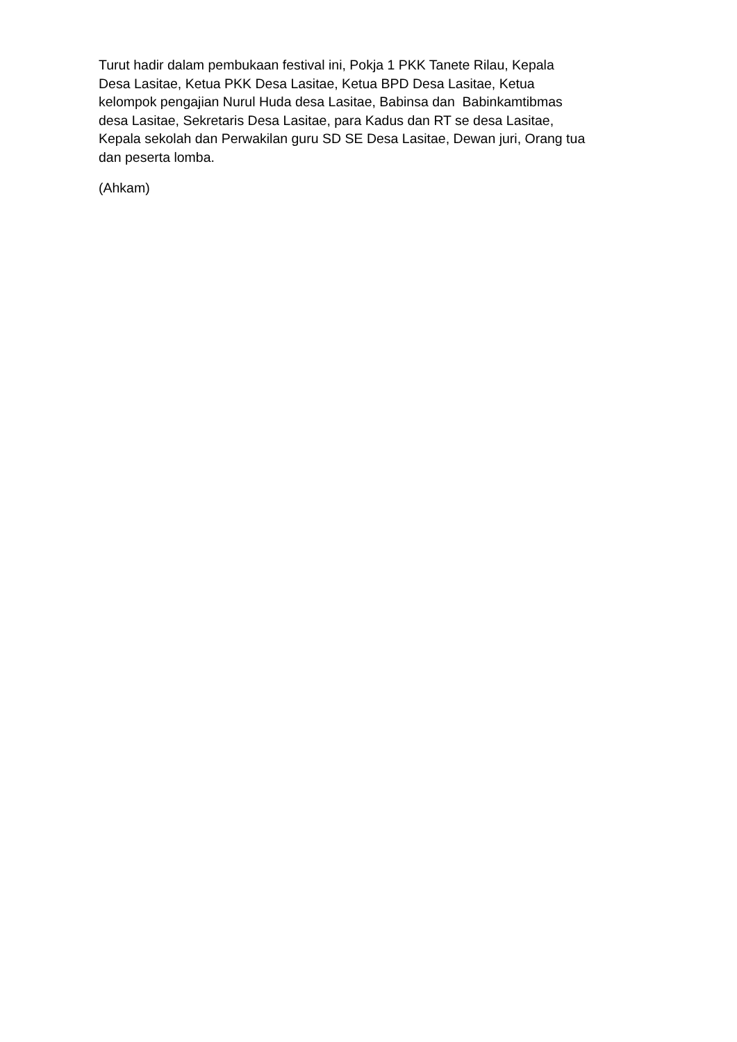Turut hadir dalam pembukaan festival ini, Pokja 1 PKK Tanete Rilau, Kepala
Desa Lasitae, Ketua PKK Desa Lasitae, Ketua BPD Desa Lasitae, Ketua
kelompok pengajian Nurul Huda desa Lasitae, Babinsa dan Babinkamtibmas
desa Lasitae, Sekretaris Desa Lasitae, para Kadus dan RT se desa Lasitae,
Kepala sekolah dan Perwakilan guru SD SE Desa Lasitae, Dewan juri, Orang tua
dan peserta lomba.
(Ahkam)